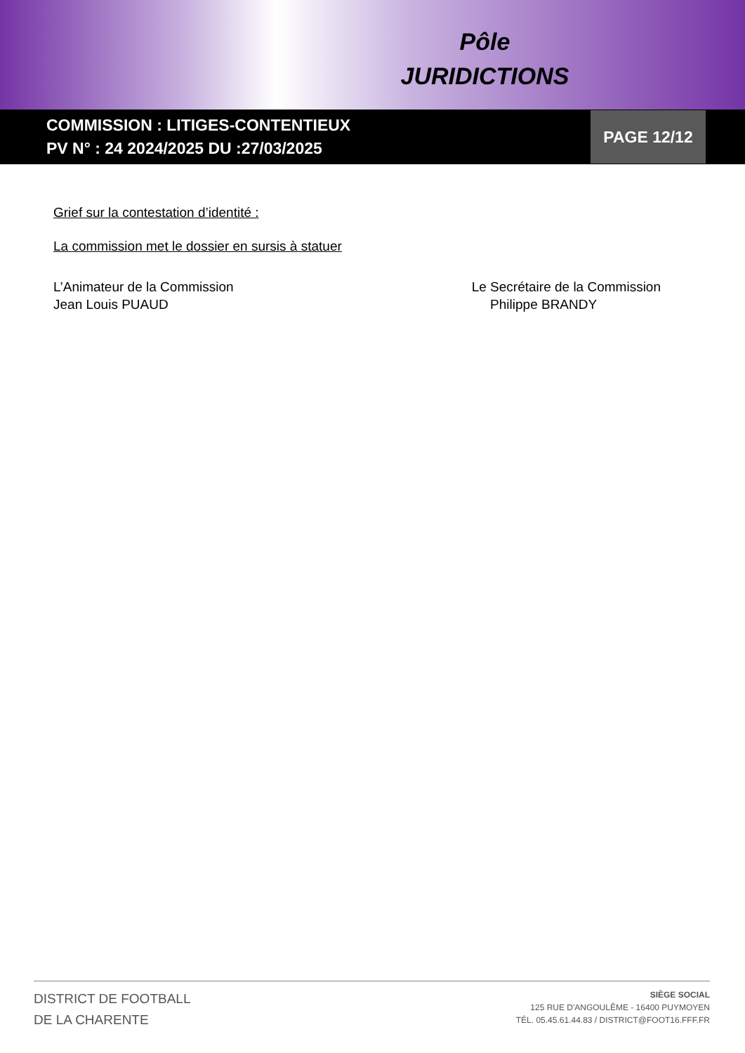Pôle
JURIDICTIONS
COMMISSION : LITIGES-CONTENTIEUX
PV N° : 24 2024/2025 DU :27/03/2025
PAGE 12/12
Grief sur la contestation d’identité :
La commission met le dossier en sursis à statuer
L’Animateur de la Commission
Jean Louis PUAUD
Le Secrétaire de la Commission
Philippe BRANDY
DISTRICT DE FOOTBALL
DE LA CHARENTE
SIÈGE SOCIAL
125 RUE D'ANGOULÊME - 16400 PUYMOYEN
TÉL. 05.45.61.44.83 / DISTRICT@FOOT16.FFF.FR